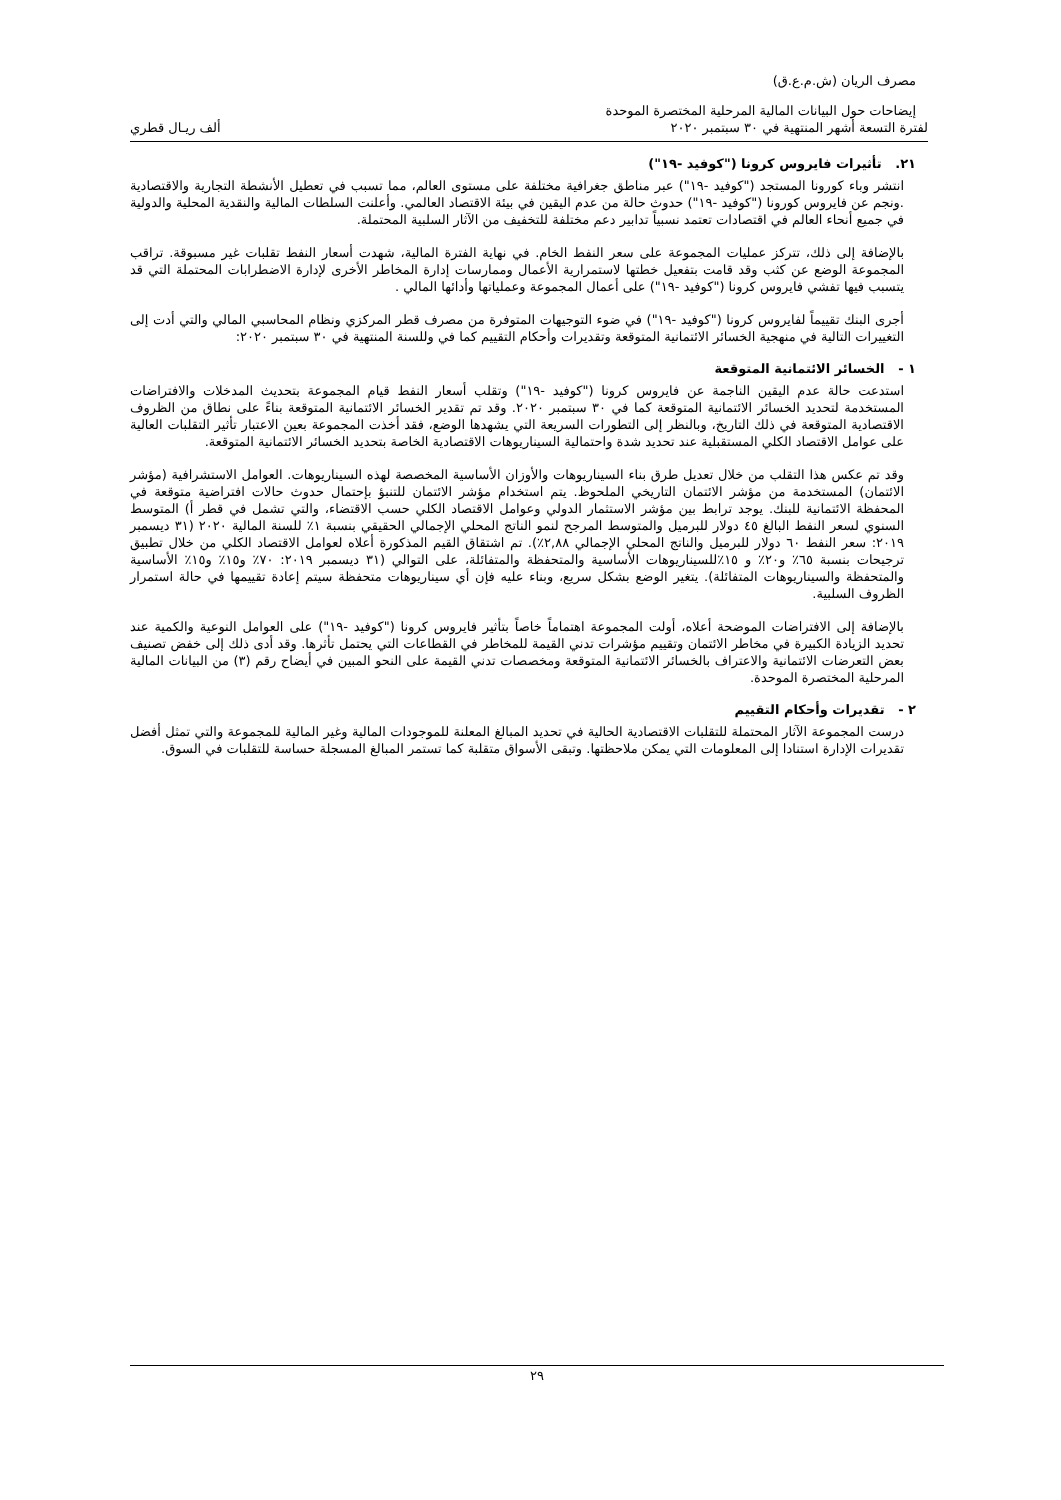مصرف الريان (ش.م.ع.ق)
إيضاحات حول البيانات المالية المرحلية المختصرة الموحدة
لفترة التسعة أشهر المنتهية في ٣٠ سبتمبر ٢٠٢٠ ألف ريـال قطري
٢١. تأثيرات فايروس كرونا ("كوفيد -١٩")
انتشر وباء كورونا المستجد ("كوفيد -١٩") عبر مناطق جغرافية مختلفة على مستوى العالم، مما تسبب في تعطيل الأنشطة التجارية والاقتصادية .ونجم عن فايروس كورونا ("كوفيد -١٩") حدوث حالة من عدم اليقين في بيئة الاقتصاد العالمي. وأعلنت السلطات المالية والنقدية المحلية والدولية في جميع أنحاء العالم في اقتصادات تعتمد نسبياً تدابير دعم مختلفة للتخفيف من الآثار السلبية المحتملة.
بالإضافة إلى ذلك، تتركز عمليات المجموعة على سعر النفط الخام. في نهاية الفترة المالية، شهدت أسعار النفط تقلبات غير مسبوقة. تراقب المجموعة الوضع عن كثب وقد قامت بتفعيل خطتها لاستمرارية الأعمال وممارسات إدارة المخاطر الأخرى لإدارة الاضطرابات المحتملة التي قد يتسبب فيها تفشي فايروس كرونا ("كوفيد -١٩") على أعمال المجموعة وعملياتها وأدائها المالي .
أجرى البنك تقييماً لفايروس كرونا ("كوفيد -١٩") في ضوء التوجيهات المتوفرة من مصرف قطر المركزي ونظام المحاسبي المالي والتي أدت إلى التغييرات التالية في منهجية الخسائر الائتمانية المتوقعة وتقديرات وأحكام التقييم كما في وللسنة المنتهية في ٣٠ سبتمبر ٢٠٢٠:
١ - الخسائر الائتمانية المتوقعة
استدعت حالة عدم اليقين الناجمة عن فايروس كرونا ("كوفيد -١٩") وتقلب أسعار النفط قيام المجموعة بتحديث المدخلات والافتراضات المستخدمة لتحديد الخسائر الائتمانية المتوقعة كما في ٣٠ سبتمبر ٢٠٢٠. وقد تم تقدير الخسائر الائتمانية المتوقعة بناءً على نطاق من الظروف الاقتصادية المتوقعة في ذلك التاريخ، وبالنظر إلى التطورات السريعة التي يشهدها الوضع، فقد أخذت المجموعة بعين الاعتبار تأثير التقلبات العالية على عوامل الاقتصاد الكلي المستقبلية عند تحديد شدة واحتمالية السيناريوهات الاقتصادية الخاصة بتحديد الخسائر الائتمانية المتوقعة.
وقد تم عكس هذا التقلب من خلال تعديل طرق بناء السيناريوهات والأوزان الأساسية المخصصة لهذه السيناريوهات. العوامل الاستشرافية (مؤشر الائتمان) المستخدمة من مؤشر الائتمان التاريخي الملحوظ. يتم استخدام مؤشر الائتمان للتنبؤ بإحتمال حدوث حالات افتراضية متوقعة في المحفظة الائتمانية للبنك. يوجد ترابط بين مؤشر الاستثمار الدولي وعوامل الاقتصاد الكلي حسب الاقتضاء، والتي تشمل في قطر أ) المتوسط السنوي لسعر النفط البالغ ٤٥ دولار للبرميل والمتوسط المرجح لنمو الناتج المحلي الإجمالي الحقيقي بنسبة ١٪ للسنة المالية ٢٠٢٠ (٣١ ديسمبر ٢٠١٩: سعر النفط ٦٠ دولار للبرميل والناتج المحلي الإجمالي ٢,٨٨٪). تم اشتقاق القيم المذكورة أعلاه لعوامل الاقتصاد الكلي من خلال تطبيق ترجيحات بنسبة ٦٥٪ و٢٠٪ و ١٥٪للسيناريوهات الأساسية والمتحفظة والمتفائلة، على التوالي (٣١ ديسمبر ٢٠١٩: ٧٠٪ و١٥٪ و١٥٪ الأساسية والمتحفظة والسيناريوهات المتفائلة). يتغير الوضع بشكل سريع، وبناء عليه فإن أي سيناريوهات متحفظة سيتم إعادة تقييمها في حالة استمرار الظروف السلبية.
بالإضافة إلى الافتراضات الموضحة أعلاه، أولت المجموعة اهتماماً خاصاً بتأثير فايروس كرونا ("كوفيد -١٩") على العوامل النوعية والكمية عند تحديد الزيادة الكبيرة في مخاطر الائتمان وتقييم مؤشرات تدني القيمة للمخاطر في القطاعات التي يحتمل تأثرها. وقد أدى ذلك إلى خفض تصنيف بعض التعرضات الائتمانية والاعتراف بالخسائر الائتمانية المتوقعة ومخصصات تدني القيمة على النحو المبين في أيضاح رقم (٣) من البيانات المالية المرحلية المختصرة الموحدة.
٢ - تقديرات وأحكام التقييم
درست المجموعة الآثار المحتملة للتقلبات الاقتصادية الحالية في تحديد المبالغ المعلنة للموجودات المالية وغير المالية للمجموعة والتي تمثل أفضل تقديرات الإدارة استنادا إلى المعلومات التي يمكن ملاحظتها. وتبقى الأسواق متقلبة كما تستمر المبالغ المسجلة حساسة للتقلبات في السوق.
٢٩